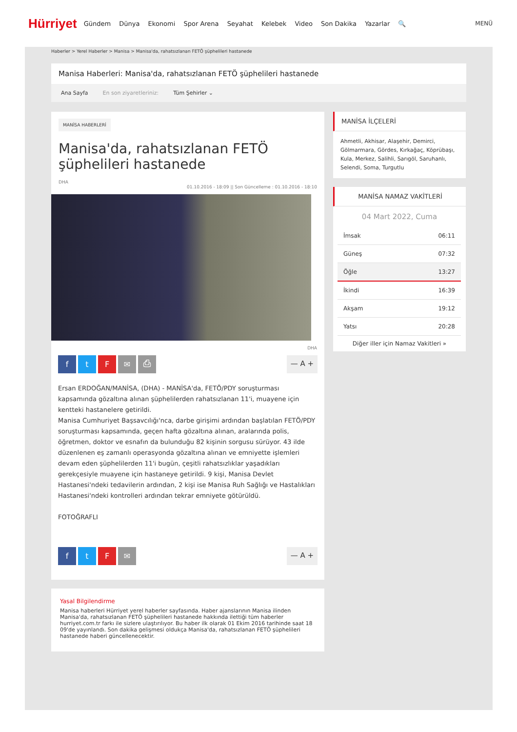Hürriyet Gündem Dünya Ekonomi Spor Arena Seyahat Kelebek Video Son Dakika Yazarlar 🔍 MENÜ
Haberler > Yerel Haberler > Manisa > Manisa'da, rahatsızlanan FETÖ şüphelileri hastanede
Manisa Haberleri: Manisa'da, rahatsızlanan FETÖ şüphelileri hastanede
Ana Sayfa En son ziyaretleriniz: Tüm Şehirler ⌄
MANİSA HABERLERİ
Manisa'da, rahatsızlanan FETÖ şüphelileri hastanede
DHA
01.10.2016 - 18:09 || Son Güncelleme : 01.10.2016 - 18:10
DHA
ftF ✉ ⎙
— A +
Ersan ERDOĞAN/MANİSA, (DHA) - MANİSA'da, FETÖ/PDY soruşturması kapsamında gözaltına alınan şüphelilerden rahatsızlanan 11'i, muayene için kentteki hastanelere getirildi.
Manisa Cumhuriyet Başsavcılığı'nca, darbe girişimi ardından başlatılan FETÖ/PDY soruşturması kapsamında, geçen hafta gözaltına alınan, aralarında polis, öğretmen, doktor ve esnafın da bulunduğu 82 kişinin sorgusu sürüyor. 43 ilde düzenlenen eş zamanlı operasyonda gözaltına alınan ve emniyette işlemleri devam eden şüphelilerden 11'i bugün, çeşitli rahatsızlıklar yaşadıkları gerekçesiyle muayene için hastaneye getirildi. 9 kişi, Manisa Devlet Hastanesi'ndeki tedavilerin ardından, 2 kişi ise Manisa Ruh Sağlığı ve Hastalıkları Hastanesi'ndeki kontrolleri ardından tekrar emniyete götürüldü.
FOTOĞRAFLI
ftF ✉
— A +
Yasal Bilgilendirme
Manisa haberleri Hürriyet yerel haberler sayfasında. Haber ajanslarının Manisa ilinden Manisa'da, rahatsızlanan FETÖ şüphelileri hastanede hakkında ilettiği tüm haberler hurriyet.com.tr farkı ile sizlere ulaştırılıyor. Bu haber ilk olarak 01 Ekim 2016 tarihinde saat 18 09'de yayınlandı. Son dakika gelişmesi oldukça Manisa'da, rahatsızlanan FETÖ şüphelileri hastanede haberi güncellenecektir.
MANİSA İLÇELERİ
Ahmetli, Akhisar, Alaşehir, Demirci, Gölmarmara, Gördes, Kırkağaç, Köprübaşı, Kula, Merkez, Salihli, Sarıgöl, Saruhanlı, Selendi, Soma, Turgutlu
MANİSA NAMAZ VAKİTLERİ
04 Mart 2022, Cuma
| İmsak | 06:11 |
| Güneş | 07:32 |
| Öğle | 13:27 |
| İkindi | 16:39 |
| Akşam | 19:12 |
| Yatsı | 20:28 |
Diğer iller için Namaz Vakitleri »